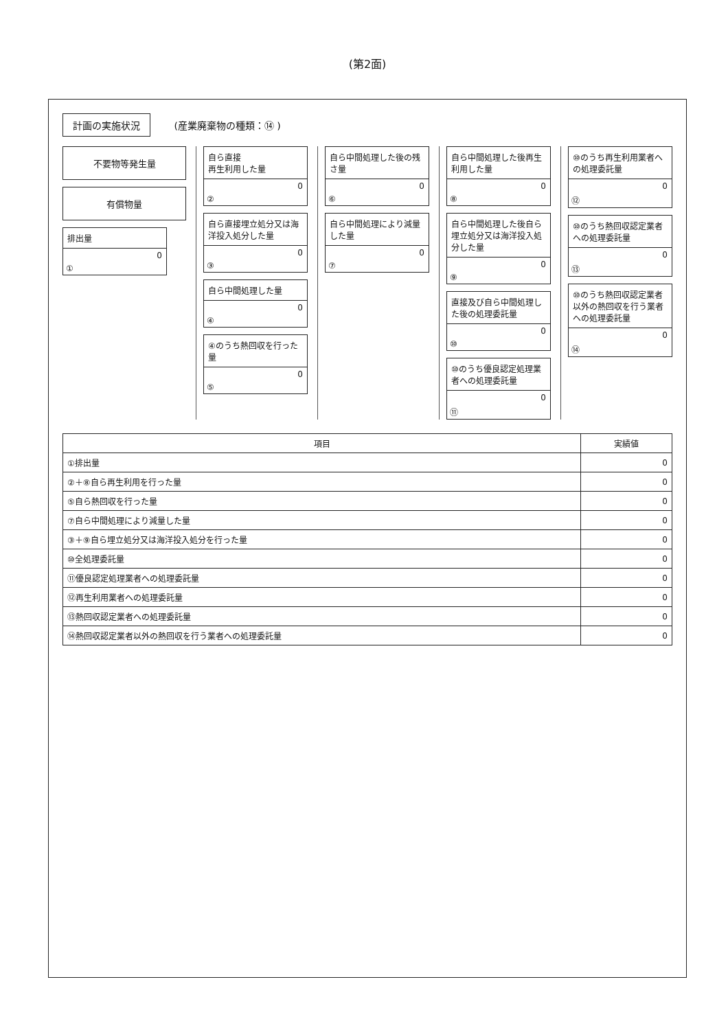(第2面)
計画の実施状況 (産業廃棄物の種類：⑭ )
不要物等発生量
有償物量
排出量
0
①
自ら直接
再生利用した量
0
②
自ら直接埋立処分又は海洋投入処分した量
0
③
自ら中間処理した量
0
④
④のうち熱回収を行った量
0
⑤
自ら中間処理した後の残さ量
0
⑥
自ら中間処理により減量した量
0
⑦
自ら中間処理した後再生利用した量
0
⑧
自ら中間処理した後自ら埋立処分又は海洋投入処分した量
0
⑨
直接及び自ら中間処理した後の処理委託量
0
⑩
⑩のうち優良認定処理業者への処理委託量
0
⑪
⑩のうち再生利用業者への処理委託量
0
⑫
⑩のうち熱回収認定業者への処理委託量
0
⑬
⑩のうち熱回収認定業者以外の熱回収を行う業者への処理委託量
0
⑭
| 項目 | 実績値 |
| --- | --- |
| ①排出量 | 0 |
| ②＋⑧自ら再生利用を行った量 | 0 |
| ⑤自ら熱回収を行った量 | 0 |
| ⑦自ら中間処理により減量した量 | 0 |
| ③＋⑨自ら埋立処分又は海洋投入処分を行った量 | 0 |
| ⑩全処理委託量 | 0 |
| ⑪優良認定処理業者への処理委託量 | 0 |
| ⑫再生利用業者への処理委託量 | 0 |
| ⑬熱回収認定業者への処理委託量 | 0 |
| ⑭熱回収認定業者以外の熱回収を行う業者への処理委託量 | 0 |